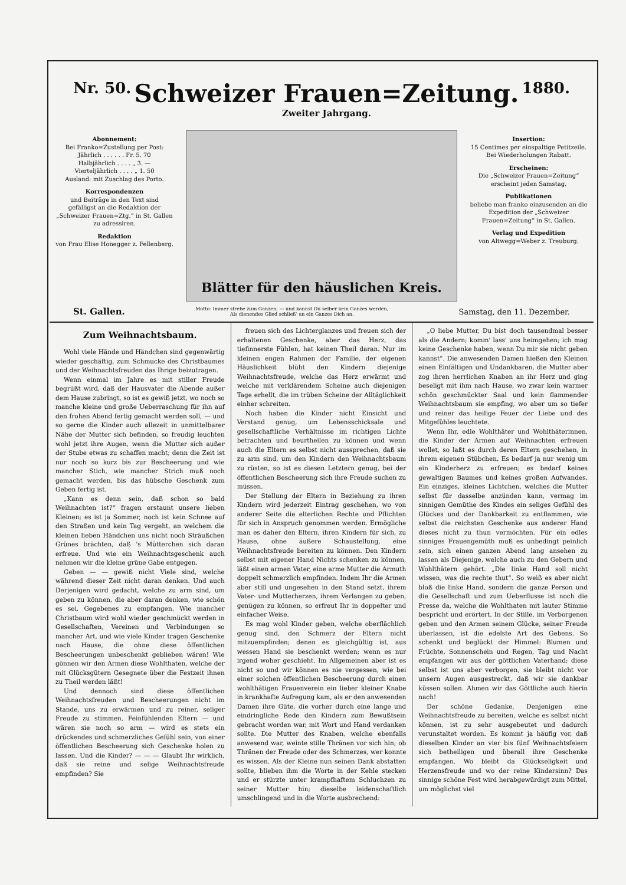Nr. 50.
Schweizer Frauen=Zeitung.
Zweiter Jahrgang.
1880.
Abonnement:
Bei Franko=Zustellung per Post:
Jährlich . . . . . . Fr. 5. 70
Halbjährlich . . . . „ 3. —
Vierteljährlich . . . . „ 1. 50
Ausland: mit Zuschlag des Porto.
Korrespondenzen
und Beiträge in den Text sind gefälligst an die Redaktion der „Schweizer Frauen=Ztg.“ in St. Gallen zu adressiren.
Redaktion
von Frau Elise Honegger z. Fellenberg.
Blätter für den häuslichen Kreis.
Insertion:
15 Centimes per einspaltige Petitzeile. Bei Wiederholungen Rabatt.
Erscheinen:
Die „Schweizer Frauen=Zeitung“ erscheint jeden Samstag.
Publikationen
beliebe man franko einzusenden an die Expedition der „Schweizer Frauen=Zeitung“ in St. Gallen.
Verlag und Expedition
von Altwegg=Weber z. Treuburg.
St. Gallen. Motto: Immer strebe zum Ganzen; — und kannst Du selber kein Ganzes werden,
Als dienendes Glied schließ' an ein Ganzes Dich an. Samstag, den 11. Dezember.
Zum Weihnachtsbaum.
Wohl viele Hände und Händchen sind gegenwärtig wieder geschäftig, zum Schmucke des Christbaumes und der Weihnachtsfreuden das Ihrige beizutragen.
Wenn einmal im Jahre es mit stiller Freude begrüßt wird, daß der Hausvater die Abende außer dem Hause zubringt, so ist es gewiß jetzt, wo noch so manche kleine und große Ueberraschung für ihn auf den frohen Abend fertig gemacht werden soll, — und so gerne die Kinder auch allezeit in unmittelbarer Nähe der Mutter sich befinden, so freudig leuchten wohl jetzt ihre Augen, wenn die Mutter sich außer der Stube etwas zu schaffen macht; denn die Zeit ist nur noch so kurz bis zur Bescheerung und wie mancher Stich, wie mancher Strich muß noch gemacht werden, bis das hübsche Geschenk zum Geben fertig ist.
„Kann es denn sein, daß schon so bald Weihnachten ist?“ fragen erstaunt unsere lieben Kleinen; es ist ja Sommer, noch ist kein Schnee auf den Straßen und kein Tag vergeht, an welchem die kleinen lieben Händchen uns nicht noch Sträußchen Grünes brächten, daß 's Mütterchen sich daran erfreue. Und wie ein Weihnachtsgeschenk auch nehmen wir die kleine grüne Gabe entgegen.
Geben — — gewiß nicht Viele sind, welche während dieser Zeit nicht daran denken. Und auch Derjenigen wird gedacht, welche zu arm sind, um geben zu können, die aber daran denken, wie schön es sei, Gegebenes zu empfangen. Wie mancher Christbaum wird wohl wieder geschmückt werden in Gesellschaften, Vereinen und Verbindungen so mancher Art, und wie viele Kinder tragen Geschenke nach Hause, die ohne diese öffentlichen Bescheerungen unbeschenkt geblieben wären! Wie gönnen wir den Armen diese Wohlthaten, welche der mit Glücksgütern Gesegnete über die Festzeit ihnen zu Theil werden läßt!
Und dennoch sind diese öffentlichen Weihnachtsfreuden und Bescheerungen nicht im Stande, uns zu erwärmen und zu reiner, seliger Freude zu stimmen. Feinfühlenden Eltern — und wären sie noch so arm — wird es stets ein drückendes und schmerzliches Gefühl sein, von einer öffentlichen Bescheerung sich Geschenke holen zu lassen. Und die Kinder? — — — Glaubt Ihr wirklich, daß sie reine und selige Weihnachtsfreude empfinden? Sie
freuen sich des Lichterglanzes und freuen sich der erhaltenen Geschenke, aber das Herz, das tiefinnerste Fühlen, hat keinen Theil daran. Nur im kleinen engen Rahmen der Familie, der eigenen Häuslichkeit blüht den Kindern diejenige Weihnachtsfreude, welche das Herz erwärmt und welche mit verklärendem Scheine auch diejenigen Tage erhellt, die im trüben Scheine der Alltäglichkeit einher schreiten.
Noch haben die Kinder nicht Einsicht und Verstand genug, um Lebensschicksale und gesellschaftliche Verhältnisse im richtigen Lichte betrachten und beurtheilen zu können und wenn auch die Eltern es selbst nicht aussprechen, daß sie zu arm sind, um den Kindern den Weihnachtsbaum zu rüsten, so ist es diesen Letztern genug, bei der öffentlichen Bescheerung sich ihre Freude suchen zu müssen.
Der Stellung der Eltern in Beziehung zu ihren Kindern wird jederzeit Eintrag geschehen, wo von anderer Seite die elterlichen Rechte und Pflichten für sich in Anspruch genommen werden. Ermögliche man es daher den Eltern, ihren Kindern für sich, zu Hause, ohne äußere Schaustellung, eine Weihnachtsfreude bereiten zu können. Den Kindern selbst mit eigener Hand Nichts schenken zu können, läßt einen armen Vater, eine arme Mutter die Armuth doppelt schmerzlich empfinden. Indem Ihr die Armen aber still und ungesehen in den Stand setzt, ihrem Vater- und Mutterherzen, ihrem Verlangen zu geben, genügen zu können, so erfreut Ihr in doppelter und einfacher Weise.
Es mag wohl Kinder geben, welche oberflächlich genug sind, den Schmerz der Eltern nicht mitzuempfinden; denen es gleichgültig ist, aus wessen Hand sie beschenkt werden; wenn es nur irgend woher geschieht. Im Allgemeinen aber ist es nicht so und wir können es nie vergessen, wie bei einer solchen öffentlichen Bescheerung durch einen wohlthätigen Frauenverein ein lieber kleiner Knabe in krankhafte Aufregung kam, als er den anwesenden Damen ihre Güte, die vorher durch eine lange und eindringliche Rede den Kindern zum Bewußtsein gebracht worden war, mit Wort und Hand verdanken sollte. Die Mutter des Knaben, welche ebenfalls anwesend war, weinte stille Thränen vor sich hin; ob Thränen der Freude oder des Schmerzes, wer konnte es wissen. Als der Kleine nun seinen Dank abstatten sollte, blieben ihm die Worte in der Kehle stecken und er stürzte unter krampfhaftem Schluchzen zu seiner Mutter hin; dieselbe leidenschaftlich umschlingend und in die Worte ausbrechend:
„O liebe Mutter, Du bist doch tausendmal besser als die Andern; komm' lass' uns heimgehen; ich mag keine Geschenke haben, wenn Du mir sie nicht geben kannst“. Die anwesenden Damen hießen den Kleinen einen Einfältigen und Undankbaren, die Mutter aber zog ihren herrlichen Knaben an ihr Herz und ging beseligt mit ihm nach Hause, wo zwar kein warmer schön geschmückter Saal und kein flammender Weihnachtsbaum sie empfing, wo aber um so tiefer und reiner das heilige Feuer der Liebe und des Mitgefühles leuchtete.
Wenn Ihr, edle Wohlthäter und Wohlthäterinnen, die Kinder der Armen auf Weihnachten erfreuen wollet, so laßt es durch deren Eltern geschehen, in ihrem eigenen Stübchen. Es bedarf ja nur wenig um ein Kinderherz zu erfreuen; es bedarf keines gewaltigen Baumes und keines großen Aufwandes. Ein einziges, kleines Lichtchen, welches die Mutter selbst für dasselbe anzünden kann, vermag im sinnigen Gemüthe des Kindes ein seliges Gefühl des Glückes und der Dankbarkeit zu entflammen, wie selbst die reichsten Geschenke aus anderer Hand dieses nicht zu thun vermöchten. Für ein edles sinniges Frauengemüth muß es unbedingt peinlich sein, sich einen ganzen Abend lang ansehen zu lassen als Diejenige, welche auch zu den Gebern und Wohlthätern gehört. „Die linke Hand soll nicht wissen, was die rechte thut“. So weiß es aber nicht bloß die linke Hand, sondern die ganze Person und die Gesellschaft und zum Ueberflusse ist noch die Presse da, welche die Wohlthaten mit lauter Stimme bespricht und erörtert. In der Stille, im Verborgenen geben und den Armen seinem Glücke, seiner Freude überlassen, ist die edelste Art des Gebens. So schenkt und beglückt der Himmel: Blumen und Früchte, Sonnenschein und Regen, Tag und Nacht empfangen wir aus der göttlichen Vaterhand; diese selbst ist uns aber verborgen, sie bleibt nicht vor unsern Augen ausgestreckt, daß wir sie dankbar küssen sollen. Ahmen wir das Göttliche auch hierin nach!
Der schöne Gedanke, Denjenigen eine Weihnachtsfreude zu bereiten, welche es selbst nicht können, ist zu sehr ausgebeutet und dadurch verunstaltet worden. Es kommt ja häufig vor, daß dieselben Kinder an vier bis fünf Weihnachtsfeiern sich betheiligen und überall ihre Geschenke empfangen. Wo bleibt da Glückseligkeit und Herzensfreude und wo der reine Kindersinn? Das sinnige schöne Fest wird herabgewürdigt zum Mittel, um möglichst viel